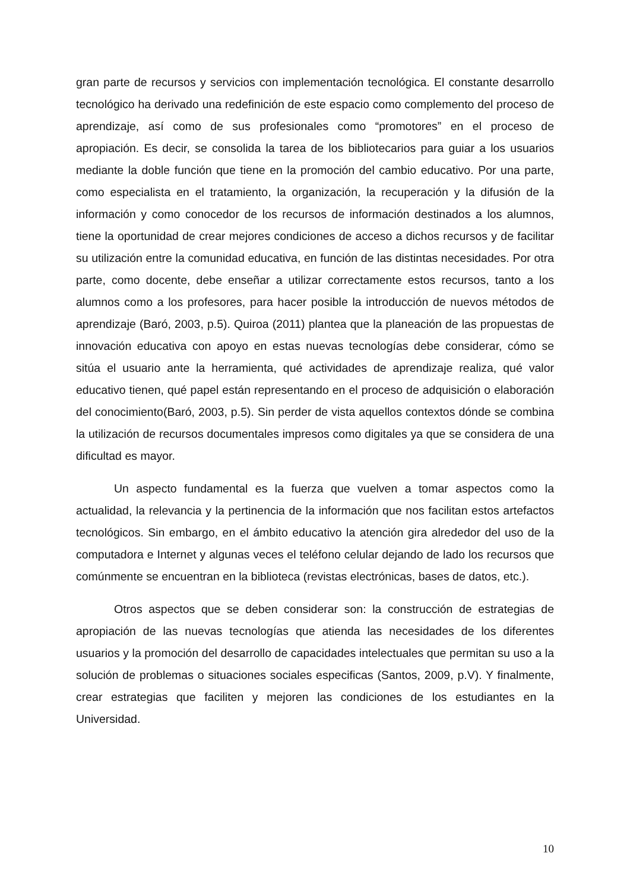gran parte de recursos y servicios con implementación tecnológica. El constante desarrollo tecnológico ha derivado una redefinición de este espacio como complemento del proceso de aprendizaje, así como de sus profesionales como “promotores” en el proceso de apropiación. Es decir, se consolida la tarea de los bibliotecarios para guiar a los usuarios mediante la doble función que tiene en la promoción del cambio educativo. Por una parte, como especialista en el tratamiento, la organización, la recuperación y la difusión de la información y como conocedor de los recursos de información destinados a los alumnos, tiene la oportunidad de crear mejores condiciones de acceso a dichos recursos y de facilitar su utilización entre la comunidad educativa, en función de las distintas necesidades. Por otra parte, como docente, debe enseñar a utilizar correctamente estos recursos, tanto a los alumnos como a los profesores, para hacer posible la introducción de nuevos métodos de aprendizaje (Baró, 2003, p.5). Quiroa (2011) plantea que la planeación de las propuestas de innovación educativa con apoyo en estas nuevas tecnologías debe considerar, cómo se sitúa el usuario ante la herramienta, qué actividades de aprendizaje realiza, qué valor educativo tienen, qué papel están representando en el proceso de adquisición o elaboración del conocimiento(Baró, 2003, p.5). Sin perder de vista aquellos contextos dónde se combina la utilización de recursos documentales impresos como digitales ya que se considera de una dificultad es mayor.
Un aspecto fundamental es la fuerza que vuelven a tomar aspectos como la actualidad, la relevancia y la pertinencia de la información que nos facilitan estos artefactos tecnológicos. Sin embargo, en el ámbito educativo la atención gira alrededor del uso de la computadora e Internet y algunas veces el teléfono celular dejando de lado los recursos que comúnmente se encuentran en la biblioteca (revistas electrónicas, bases de datos, etc.).
Otros aspectos que se deben considerar son: la construcción de estrategias de apropiación de las nuevas tecnologías que atienda las necesidades de los diferentes usuarios y la promoción del desarrollo de capacidades intelectuales que permitan su uso a la solución de problemas o situaciones sociales especificas (Santos, 2009, p.V). Y finalmente, crear estrategias que faciliten y mejoren las condiciones de los estudiantes en la Universidad.
10